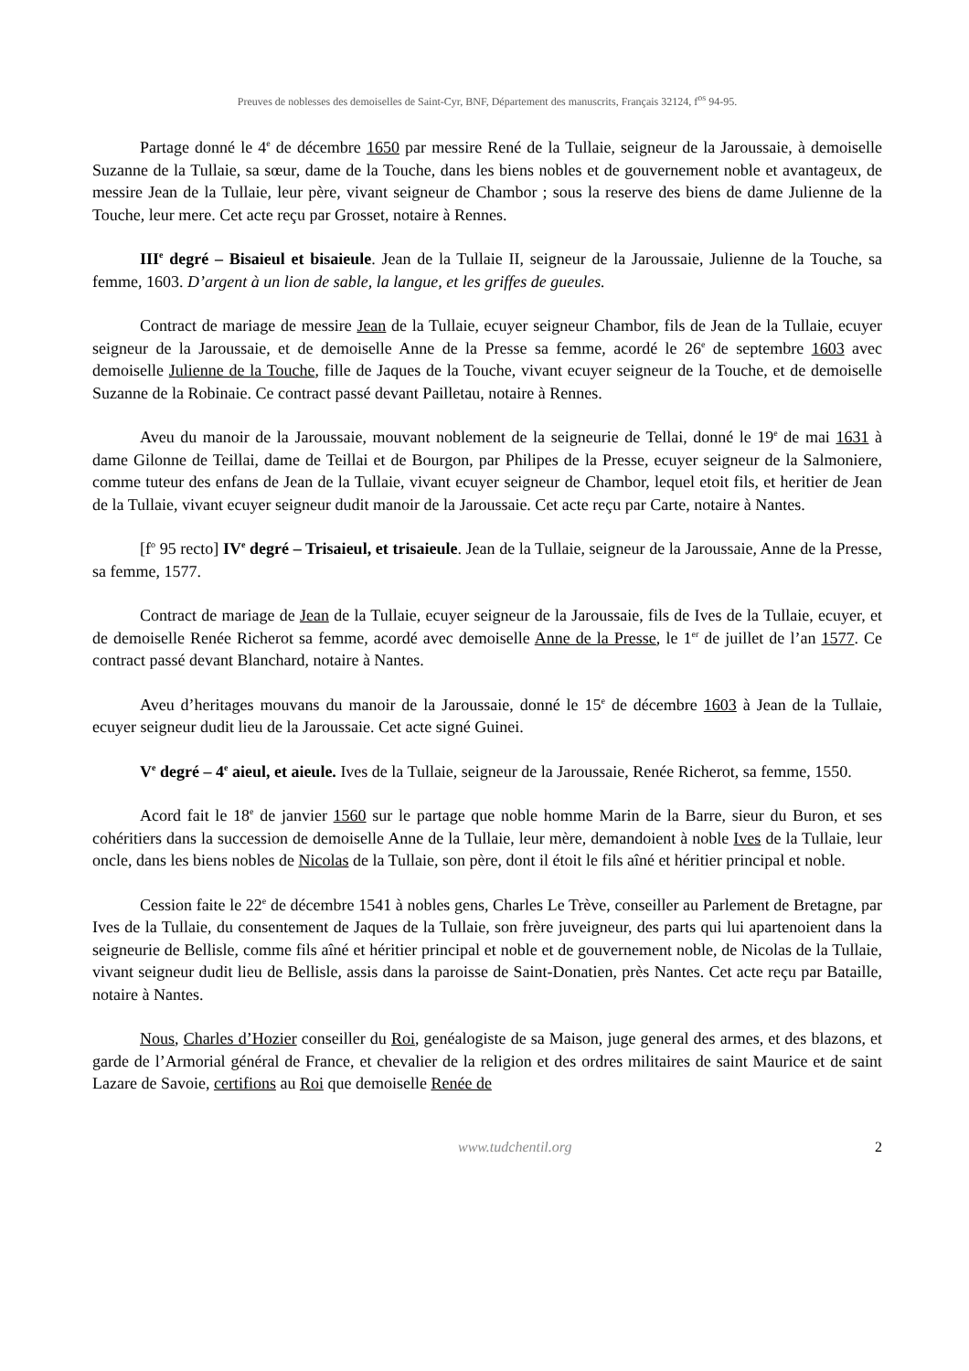Preuves de noblesses des demoiselles de Saint-Cyr, BNF, Département des manuscrits, Français 32124, f<sup>os</sup> 94-95.
Partage donné le 4<sup>e</sup> de décembre 1650 par messire René de la Tullaie, seigneur de la Jaroussaie, à demoiselle Suzanne de la Tullaie, sa sœur, dame de la Touche, dans les biens nobles et de gouvernement noble et avantageux, de messire Jean de la Tullaie, leur père, vivant seigneur de Chambor ; sous la reserve des biens de dame Julienne de la Touche, leur mere. Cet acte reçu par Grosset, notaire à Rennes.
III<sup>e</sup> degré – Bisaieul et bisaieule. Jean de la Tullaie II, seigneur de la Jaroussaie, Julienne de la Touche, sa femme, 1603. D’argent à un lion de sable, la langue, et les griffes de gueules.
Contract de mariage de messire Jean de la Tullaie, ecuyer seigneur Chambor, fils de Jean de la Tullaie, ecuyer seigneur de la Jaroussaie, et de demoiselle Anne de la Presse sa femme, acordé le 26<sup>e</sup> de septembre 1603 avec demoiselle Julienne de la Touche, fille de Jaques de la Touche, vivant ecuyer seigneur de la Touche, et de demoiselle Suzanne de la Robinaie. Ce contract passé devant Pailletau, notaire à Rennes.
Aveu du manoir de la Jaroussaie, mouvant noblement de la seigneurie de Tellai, donné le 19<sup>e</sup> de mai 1631 à dame Gilonne de Teillai, dame de Teillai et de Bourgon, par Philipes de la Presse, ecuyer seigneur de la Salmoniere, comme tuteur des enfans de Jean de la Tullaie, vivant ecuyer seigneur de Chambor, lequel etoit fils, et heritier de Jean de la Tullaie, vivant ecuyer seigneur dudit manoir de la Jaroussaie. Cet acte reçu par Carte, notaire à Nantes.
[f<sup>o</sup> 95 recto] IV<sup>e</sup> degré – Trisaieul, et trisaieule. Jean de la Tullaie, seigneur de la Jaroussaie, Anne de la Presse, sa femme, 1577.
Contract de mariage de Jean de la Tullaie, ecuyer seigneur de la Jaroussaie, fils de Ives de la Tullaie, ecuyer, et de demoiselle Renée Richerot sa femme, acordé avec demoiselle Anne de la Presse, le 1<sup>er</sup> de juillet de l’an 1577. Ce contract passé devant Blanchard, notaire à Nantes.
Aveu d’heritages mouvans du manoir de la Jaroussaie, donné le 15<sup>e</sup> de décembre 1603 à Jean de la Tullaie, ecuyer seigneur dudit lieu de la Jaroussaie. Cet acte signé Guinei.
V<sup>e</sup> degré – 4<sup>e</sup> aieul, et aieule. Ives de la Tullaie, seigneur de la Jaroussaie, Renée Richerot, sa femme, 1550.
Acord fait le 18<sup>e</sup> de janvier 1560 sur le partage que noble homme Marin de la Barre, sieur du Buron, et ses cohéritiers dans la succession de demoiselle Anne de la Tullaie, leur mère, demandoient à noble Ives de la Tullaie, leur oncle, dans les biens nobles de Nicolas de la Tullaie, son père, dont il étoit le fils aîné et héritier principal et noble.
Cession faite le 22<sup>e</sup> de décembre 1541 à nobles gens, Charles Le Trève, conseiller au Parlement de Bretagne, par Ives de la Tullaie, du consentement de Jaques de la Tullaie, son frère juveigneur, des parts qui lui apartenoient dans la seigneurie de Bellisle, comme fils aîné et héritier principal et noble et de gouvernement noble, de Nicolas de la Tullaie, vivant seigneur dudit lieu de Bellisle, assis dans la paroisse de Saint-Donatien, près Nantes. Cet acte reçu par Bataille, notaire à Nantes.
Nous, Charles d’Hozier conseiller du Roi, genéalogiste de sa Maison, juge general des armes, et des blazons, et garde de l’Armorial général de France, et chevalier de la religion et des ordres militaires de saint Maurice et de saint Lazare de Savoie, certifions au Roi que demoiselle Renée de
www.tudchentil.org 2